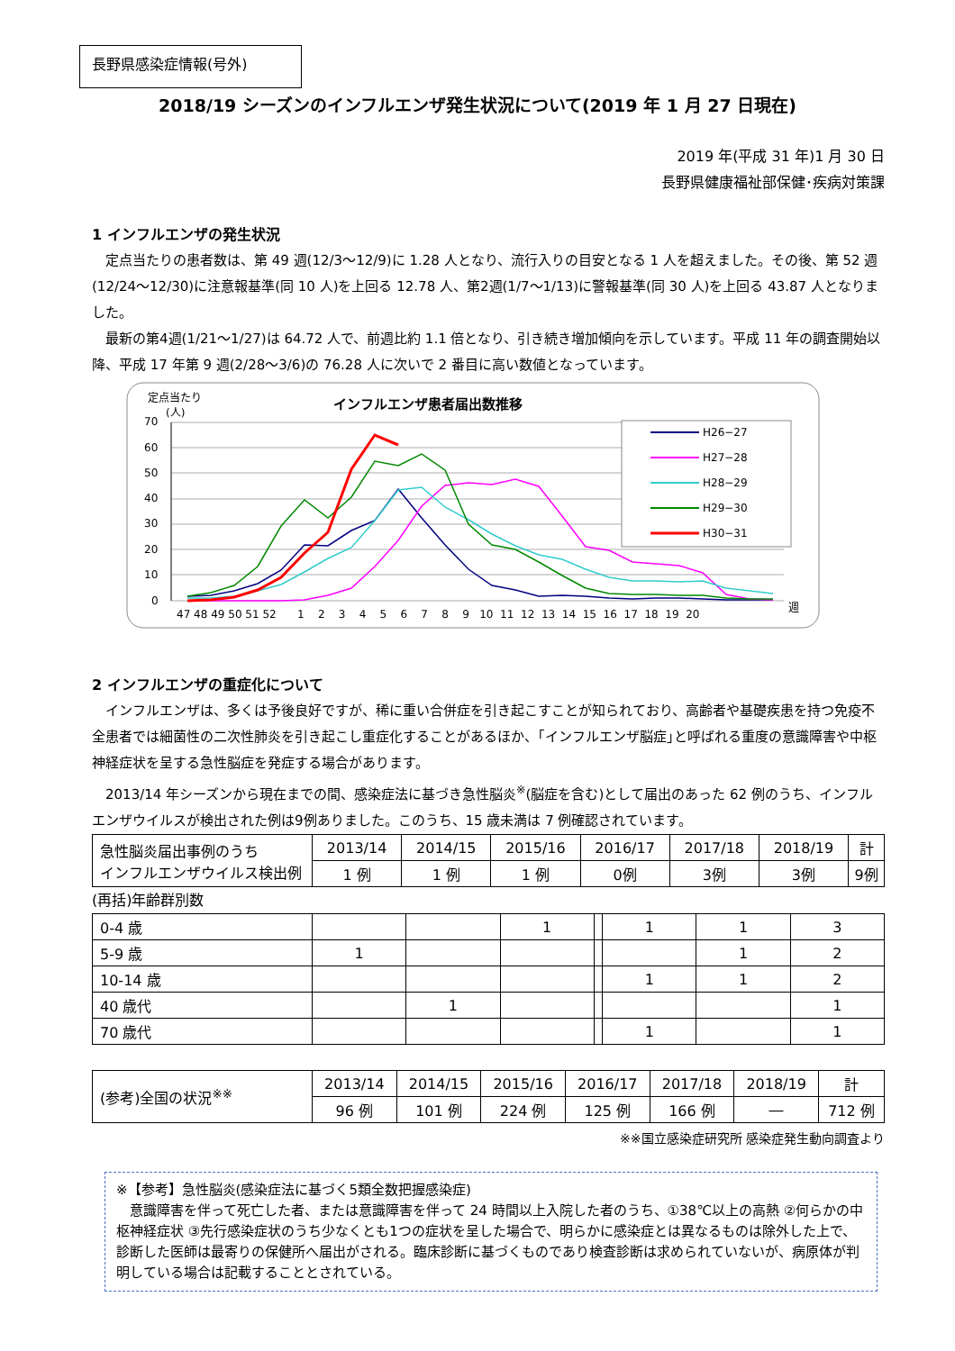長野県感染症情報(号外)
2018/19 シーズンのインフルエンザ発生状況について(2019 年 1 月 27 日現在)
2019 年(平成 31 年)1 月 30 日
長野県健康福祉部保健･疾病対策課
1 インフルエンザの発生状況
定点当たりの患者数は、第 49 週(12/3～12/9)に 1.28 人となり、流行入りの目安となる 1 人を超えました。その後、第 52 週(12/24～12/30)に注意報基準(同 10 人)を上回る 12.78 人、第2週(1/7～1/13)に警報基準(同 30 人)を上回る 43.87 人となりました。
最新の第4週(1/21～1/27)は 64.72 人で、前週比約 1.1 倍となり、引き続き増加傾向を示しています。平成 11 年の調査開始以降、平成 17 年第 9 週(2/28～3/6)の 76.28 人に次いで 2 番目に高い数値となっています。
定点当たり
(人)
インフルエンザ患者届出数推移
70
60
50
40
30
20
10
0
47 48 49 50 51 52
1 2 3 4 5 6 7 8 9 10 11 12 13 14 15 16 17 18 19 20
週
H26−27
H27−28
H28−29
H29−30
H30−31
2 インフルエンザの重症化について
インフルエンザは、多くは予後良好ですが、稀に重い合併症を引き起こすことが知られており、高齢者や基礎疾患を持つ免疫不全患者では細菌性の二次性肺炎を引き起こし重症化することがあるほか、｢インフルエンザ脳症｣と呼ばれる重度の意識障害や中枢神経症状を呈する急性脳症を発症する場合があります。
2013/14 年シーズンから現在までの間、感染症法に基づき急性脳炎<sup>※</sup>(脳症を含む)として届出のあった 62 例のうち、インフルエンザウイルスが検出された例は9例ありました。このうち、15 歳未満は 7 例確認されています。
| 急性脳炎届出事例のうち インフルエンザウイルス検出例 | 2013/14 | 2014/15 | 2015/16 | 2016/17 | 2017/18 | 2018/19 | 計 |
| | 1 例 | 1 例 | 1 例 | 0例 | 3例 | 3例 | 9例 |
(再括)年齢群別数
| 0-4 歳 | | | 1 | | 1 | 1 | 3 |
| 5-9 歳 | 1 | | | | | 1 | 2 |
| 10-14 歳 | | | | | 1 | 1 | 2 |
| 40 歳代 | | 1 | | | | | 1 |
| 70 歳代 | | | | | 1 | | 1 |
| (参考)全国の状況<sup>※※</sup> | 2013/14 | 2014/15 | 2015/16 | 2016/17 | 2017/18 | 2018/19 | 計 |
| | 96 例 | 101 例 | 224 例 | 125 例 | 166 例 | ― | 712 例 |
※※国立感染症研究所 感染症発生動向調査より
※【参考】急性脳炎(感染症法に基づく5類全数把握感染症)
　意識障害を伴って死亡した者、または意識障害を伴って 24 時間以上入院した者のうち、①38℃以上の高熱 ②何らかの中枢神経症状 ③先行感染症状のうち少なくとも1つの症状を呈した場合で、明らかに感染症とは異なるものは除外した上で、診断した医師は最寄りの保健所へ届出がされる。臨床診断に基づくものであり検査診断は求められていないが、病原体が判明している場合は記載することとされている。